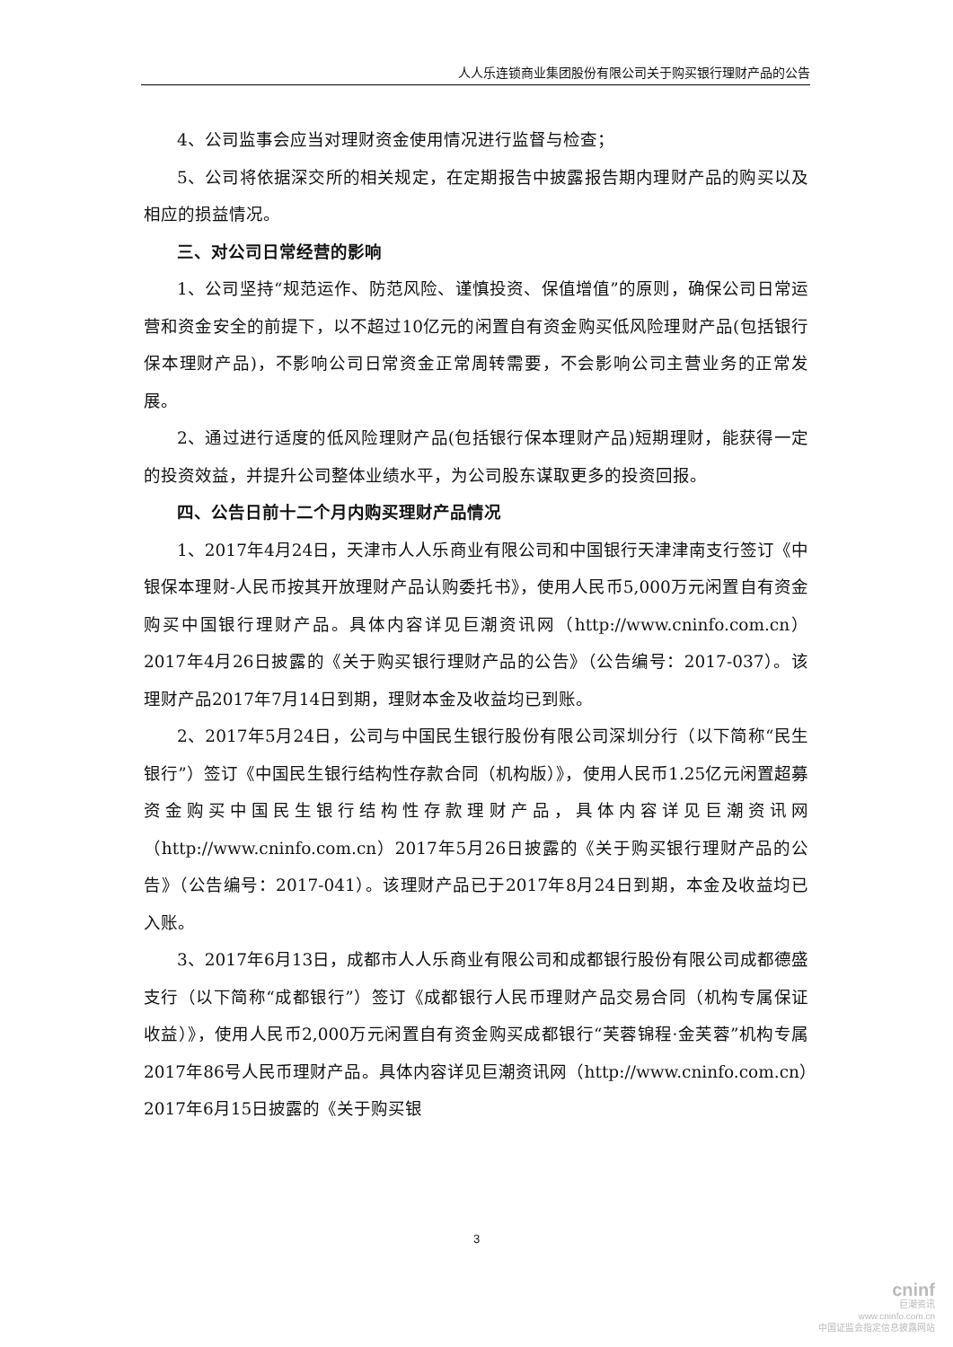人人乐连锁商业集团股份有限公司关于购买银行理财产品的公告
4、公司监事会应当对理财资金使用情况进行监督与检查；
5、公司将依据深交所的相关规定，在定期报告中披露报告期内理财产品的购买以及相应的损益情况。
三、对公司日常经营的影响
1、公司坚持“规范运作、防范风险、谨慎投资、保值增值”的原则，确保公司日常运营和资金安全的前提下，以不超过10亿元的闲置自有资金购买低风险理财产品(包括银行保本理财产品)，不影响公司日常资金正常周转需要，不会影响公司主营业务的正常发展。
2、通过进行适度的低风险理财产品(包括银行保本理财产品)短期理财，能获得一定的投资效益，并提升公司整体业绩水平，为公司股东谋取更多的投资回报。
四、公告日前十二个月内购买理财产品情况
1、2017年4月24日，天津市人人乐商业有限公司和中国银行天津津南支行签订《中银保本理财-人民币按其开放理财产品认购委托书》，使用人民币5,000万元闲置自有资金购买中国银行理财产品。具体内容详见巨潮资讯网（http://www.cninfo.com.cn）2017年4月26日披露的《关于购买银行理财产品的公告》（公告编号：2017-037）。该理财产品2017年7月14日到期，理财本金及收益均已到账。
2、2017年5月24日，公司与中国民生银行股份有限公司深圳分行（以下简称“民生银行”）签订《中国民生银行结构性存款合同（机构版）》，使用人民币1.25亿元闲置超募资金购买中国民生银行结构性存款理财产品，具体内容详见巨潮资讯网（http://www.cninfo.com.cn）2017年5月26日披露的《关于购买银行理财产品的公告》（公告编号：2017-041）。该理财产品已于2017年8月24日到期，本金及收益均已入账。
3、2017年6月13日，成都市人人乐商业有限公司和成都银行股份有限公司成都德盛支行（以下简称“成都银行”）签订《成都银行人民币理财产品交易合同（机构专属保证收益）》，使用人民币2,000万元闲置自有资金购买成都银行“芙蓉锦程·金芙蓉”机构专属2017年86号人民币理财产品。具体内容详见巨潮资讯网（http://www.cninfo.com.cn）2017年6月15日披露的《关于购买银
3
cninf
巨潮资讯
www.cninfo.com.cn
中国证监会指定信息披露网站